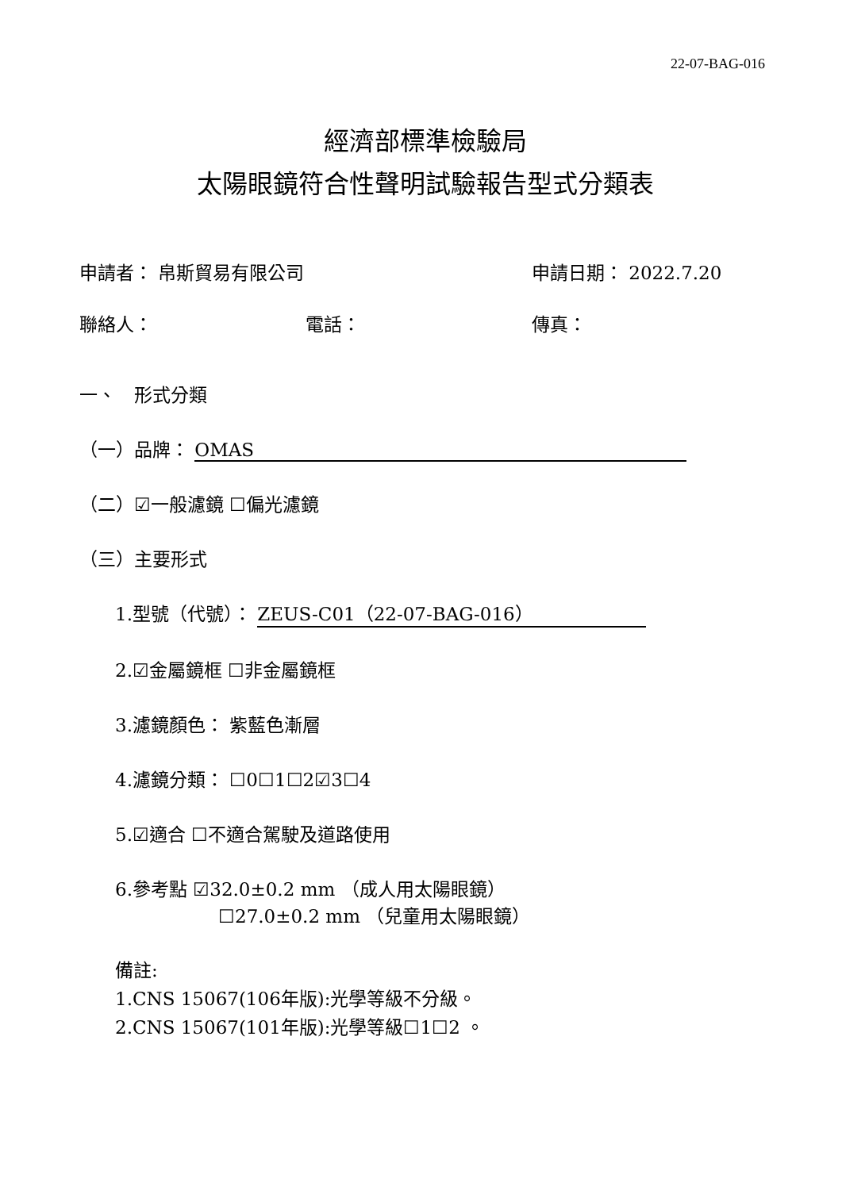22-07-BAG-016
經濟部標準檢驗局
太陽眼鏡符合性聲明試驗報告型式分類表
申請者： 帛斯貿易有限公司 申請日期： 2022.7.20
聯絡人： 電話： 傳真：
一、　形式分類
（一）品牌： OMAS
（二）☑一般濾鏡 ☐偏光濾鏡
（三）主要形式
1.型號（代號）： ZEUS-C01（22-07-BAG-016）
2.☑金屬鏡框 ☐非金屬鏡框
3.濾鏡顏色： 紫藍色漸層
4.濾鏡分類： ☐0☐1☐2☑3☐4
5.☑適合 ☐不適合駕駛及道路使用
6.參考點 ☑32.0±0.2 mm （成人用太陽眼鏡）
☐27.0±0.2 mm （兒童用太陽眼鏡）
備註:
1.CNS 15067(106年版):光學等級不分級。
2.CNS 15067(101年版):光學等級☐1☐2 。